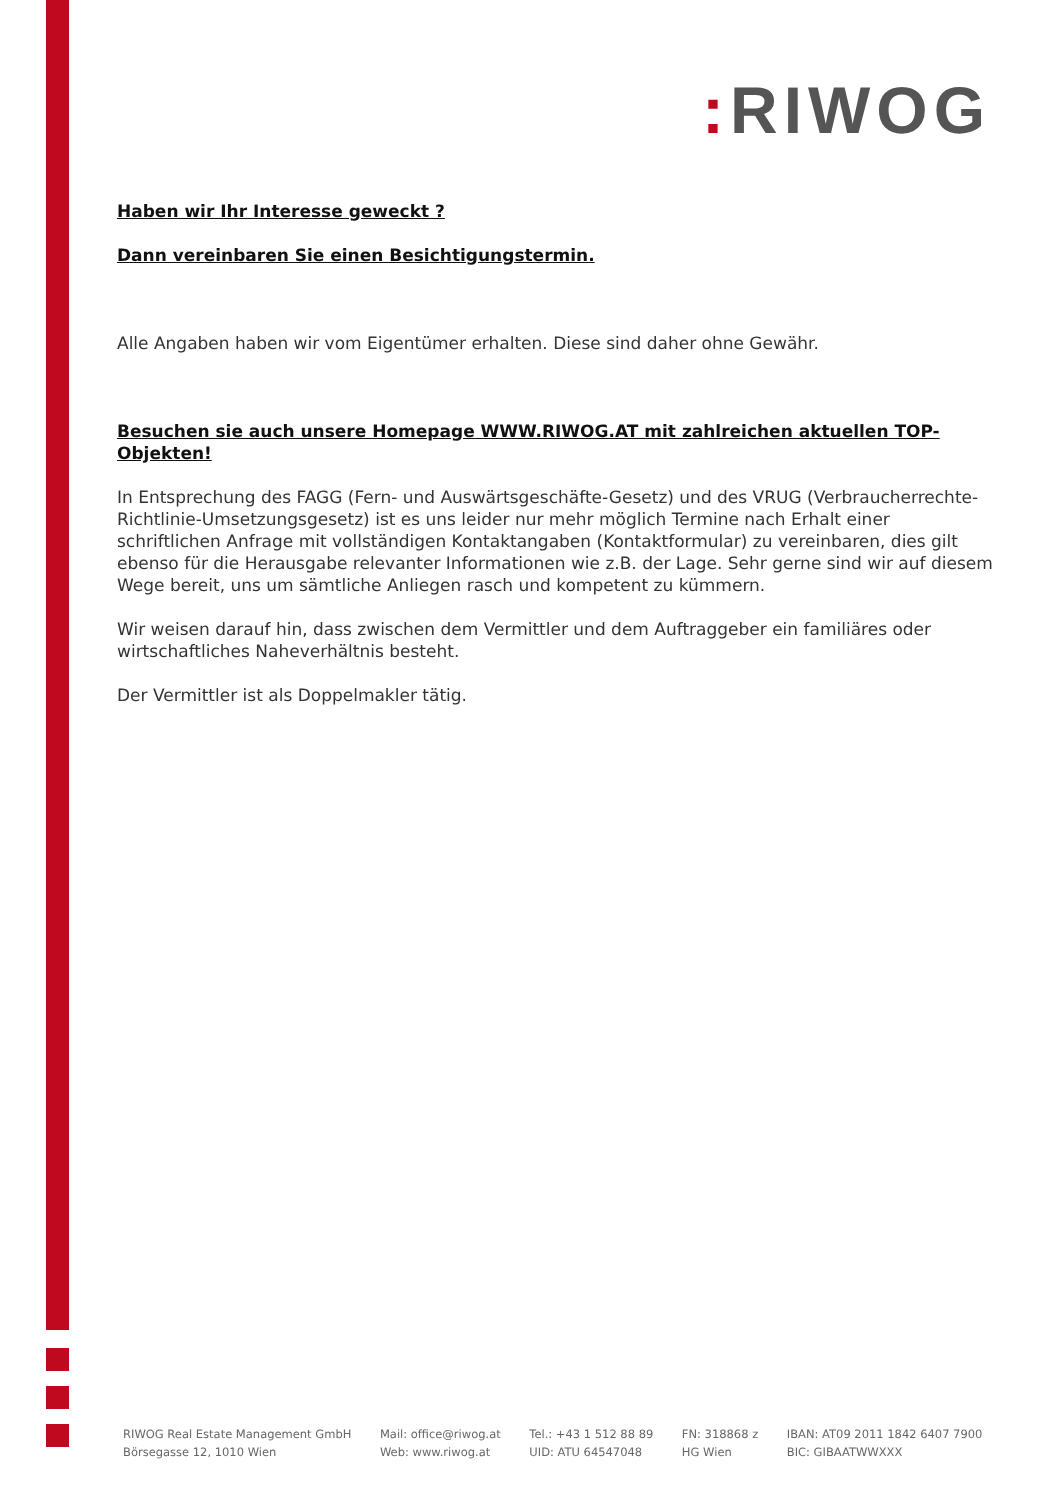: RIWOG
Haben wir Ihr Interesse geweckt ?
Dann vereinbaren Sie einen Besichtigungstermin.
Alle Angaben haben wir vom Eigentümer erhalten. Diese sind daher ohne Gewähr.
Besuchen sie auch unsere Homepage WWW.RIWOG.AT mit zahlreichen aktuellen TOP- Objekten!
In Entsprechung des FAGG (Fern- und Auswärtsgeschäfte-Gesetz) und des VRUG (Verbraucherrechte-Richtlinie-Umsetzungsgesetz) ist es uns leider nur mehr möglich Termine nach Erhalt einer schriftlichen Anfrage mit vollständigen Kontaktangaben (Kontaktformular) zu vereinbaren, dies gilt ebenso für die Herausgabe relevanter Informationen wie z.B. der Lage. Sehr gerne sind wir auf diesem Wege bereit, uns um sämtliche Anliegen rasch und kompetent zu kümmern.
Wir weisen darauf hin, dass zwischen dem Vermittler und dem Auftraggeber ein familiäres oder wirtschaftliches Naheverhältnis besteht.
Der Vermittler ist als Doppelmakler tätig.
RIWOG Real Estate Management GmbH
Börsegasse 12, 1010 Wien
Mail: office@riwog.at
Web: www.riwog.at
Tel.: +43 1 512 88 89
UID: ATU 64547048
FN: 318868 z
HG Wien
IBAN: AT09 2011 1842 6407 7900
BIC: GIBAATWWXXX